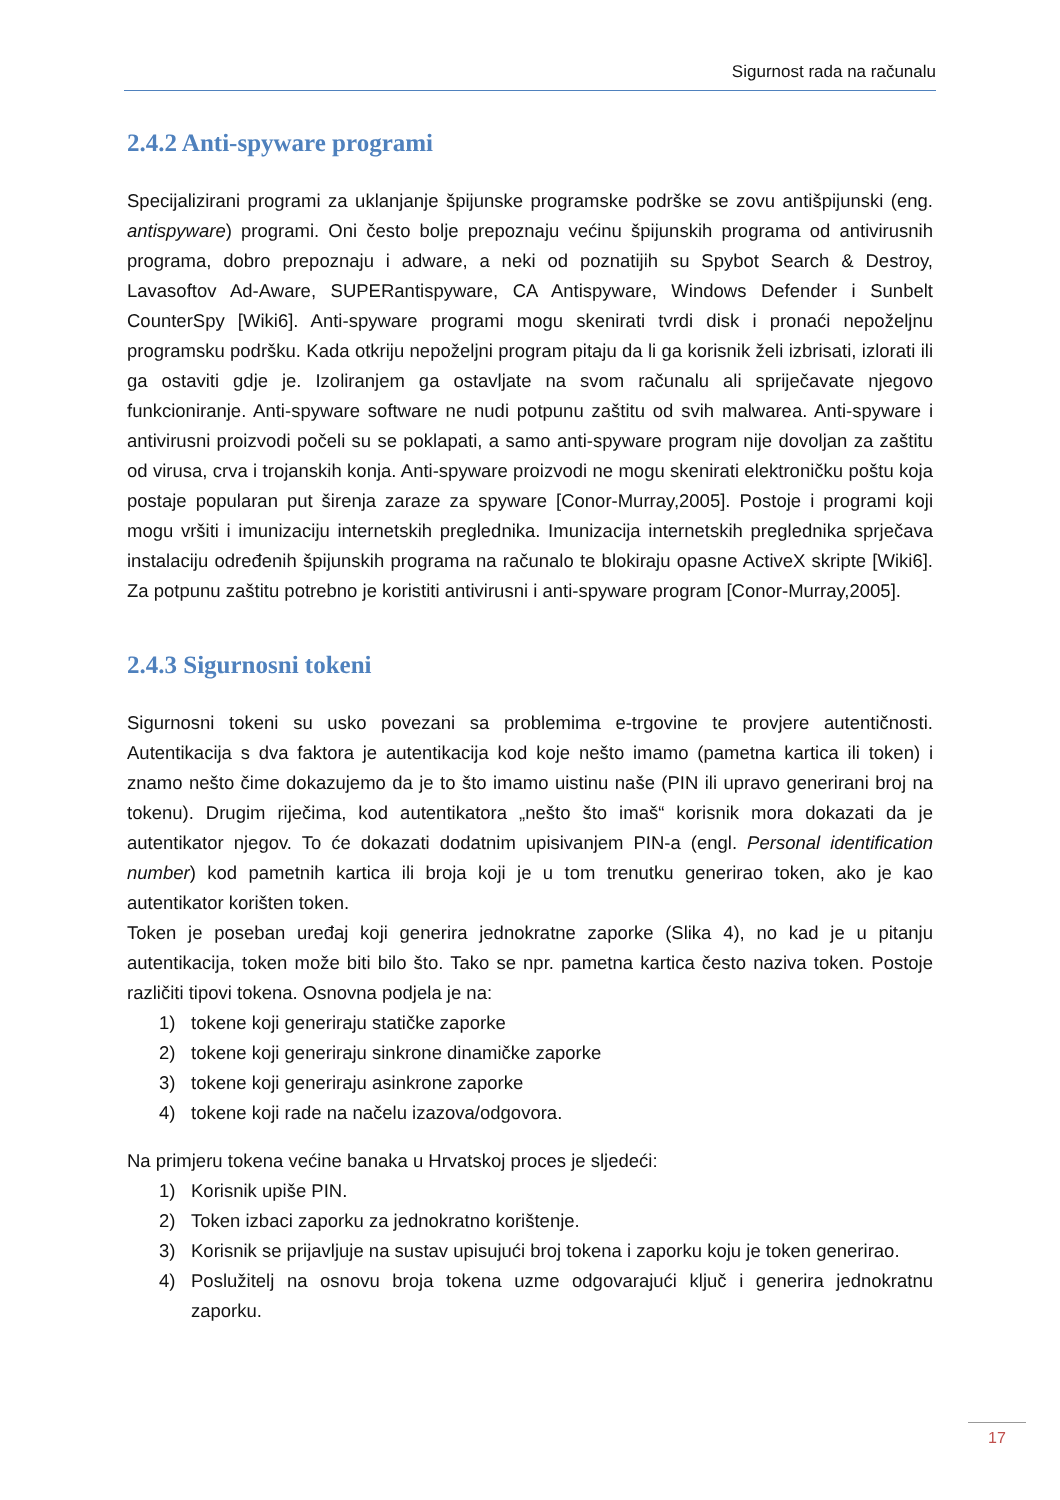Sigurnost rada na računalu
2.4.2 Anti-spyware programi
Specijalizirani programi za uklanjanje špijunske programske podrške se zovu antišpijunski (eng. antispyware) programi. Oni često bolje prepoznaju većinu špijunskih programa od antivirusnih programa, dobro prepoznaju i adware, a neki od poznatijih su Spybot Search & Destroy, Lavasoftov Ad-Aware, SUPERantispyware, CA Antispyware, Windows Defender i Sunbelt CounterSpy [Wiki6]. Anti-spyware programi mogu skenirati tvrdi disk i pronaći nepoželjnu programsku podršku. Kada otkriju nepoželjni program pitaju da li ga korisnik želi izbrisati, izlorati ili ga ostaviti gdje je. Izoliranjem ga ostavljate na svom računalu ali spriječavate njegovo funkcioniranje. Anti-spyware software ne nudi potpunu zaštitu od svih malwarea. Anti-spyware i antivirusni proizvodi počeli su se poklapati, a samo anti-spyware program nije dovoljan za zaštitu od virusa, crva i trojanskih konja. Anti-spyware proizvodi ne mogu skenirati elektroničku poštu koja postaje popularan put širenja zaraze za spyware [Conor-Murray,2005]. Postoje i programi koji mogu vršiti i imunizaciju internetskih preglednika. Imunizacija internetskih preglednika sprječava instalaciju određenih špijunskih programa na računalo te blokiraju opasne ActiveX skripte [Wiki6]. Za potpunu zaštitu potrebno je koristiti antivirusni i anti-spyware program [Conor-Murray,2005].
2.4.3 Sigurnosni tokeni
Sigurnosni tokeni su usko povezani sa problemima e-trgovine te provjere autentičnosti. Autentikacija s dva faktora je autentikacija kod koje nešto imamo (pametna kartica ili token) i znamo nešto čime dokazujemo da je to što imamo uistinu naše (PIN ili upravo generirani broj na tokenu). Drugim riječima, kod autentikatora „nešto što imaš“ korisnik mora dokazati da je autentikator njegov. To će dokazati dodatnim upisivanjem PIN-a (engl. Personal identification number) kod pametnih kartica ili broja koji je u tom trenutku generirao token, ako je kao autentikator korišten token.
Token je poseban uređaj koji generira jednokratne zaporke (Slika 4), no kad je u pitanju autentikacija, token može biti bilo što. Tako se npr. pametna kartica često naziva token. Postoje različiti tipovi tokena. Osnovna podjela je na:
1) tokene koji generiraju statičke zaporke
2) tokene koji generiraju sinkrone dinamičke zaporke
3) tokene koji generiraju asinkrone zaporke
4) tokene koji rade na načelu izazova/odgovora.
Na primjeru tokena većine banaka u Hrvatskoj proces je sljedeći:
1) Korisnik upiše PIN.
2) Token izbaci zaporku za jednokratno korištenje.
3) Korisnik se prijavljuje na sustav upisujući broj tokena i zaporku koju je token generirao.
4) Poslužitelj na osnovu broja tokena uzme odgovarajući ključ i generira jednokratnu zaporku.
17